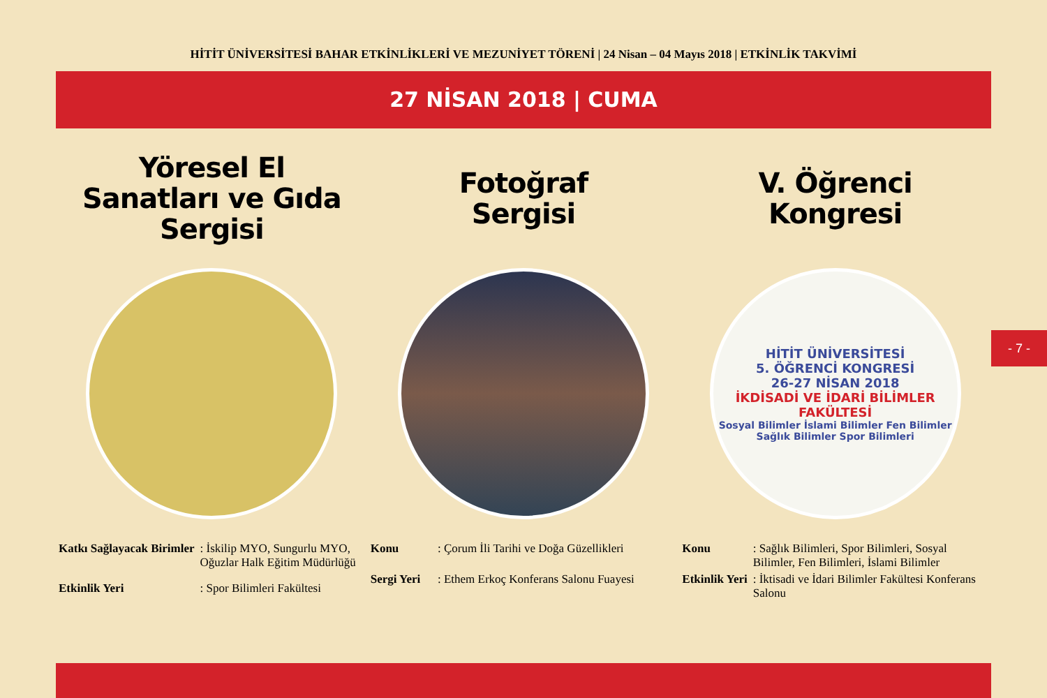HİTİT ÜNİVERSİTESİ BAHAR ETKİNLİKLERİ VE MEZUNİYET TÖRENİ | 24 Nisan – 04 Mayıs 2018 | ETKİNLİK TAKVİMİ
27 NİSAN 2018 | CUMA
Yöresel El
Sanatları ve Gıda
Sergisi
Fotoğraf
Sergisi
V. Öğrenci
Kongresi
HİTİT ÜNİVERSİTESİ
5. ÖĞRENCİ KONGRESİ
26-27 NİSAN 2018
İKDİSADİ VE İDARİ BİLİMLER FAKÜLTESİ
Sosyal Bilimler İslami Bilimler Fen Bilimler Sağlık Bilimler Spor Bilimleri
| Katkı Sağlayacak Birimler | : İskilip MYO, Sungurlu MYO, Oğuzlar Halk Eğitim Müdürlüğü |
| Etkinlik Yeri | : Spor Bilimleri Fakültesi |
| Konu | : Çorum İli Tarihi ve Doğa Güzellikleri |
| Sergi Yeri | : Ethem Erkoç Konferans Salonu Fuayesi |
| Konu | : Sağlık Bilimleri, Spor Bilimleri, Sosyal Bilimler, Fen Bilimleri, İslami Bilimler |
| Etkinlik Yeri | : İktisadi ve İdari Bilimler Fakültesi Konferans Salonu |
- 7 -